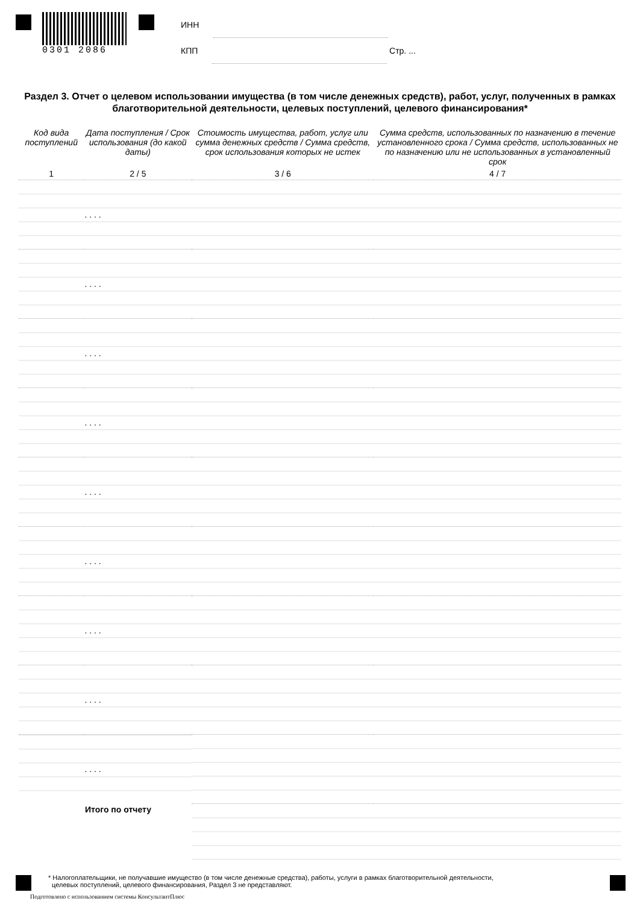0301 2086
ИНН
КПП Стр. ...
Раздел 3. Отчет о целевом использовании имущества (в том числе денежных средств), работ, услуг, полученных в рамках благотворительной деятельности, целевых поступлений, целевого финансирования*
| Код вида поступлений | Дата поступления / Срок использования (до какой даты) | Стоимость имущества, работ, услуг или сумма денежных средств / Сумма средств, срок использования которых не истек | Сумма средств, использованных по назначению в течение установленного срока / Сумма средств, использованных не по назначению или не использованных в установленный срок |
| --- | --- | --- | --- |
| 1 | 2 / 5 | 3 / 6 | 4 / 7 |
| | . . . . | | |
| | . . . . | | |
| | . . . . | | |
| | . . . . | | |
| | . . . . | | |
| | . . . . | | |
| | . . . . | | |
| | . . . . | | |
| | . . . . | | |
| Итого по отчету | | | |
* Налогоплательщики, не получавшие имущество (в том числе денежные средства), работы, услуги в рамках благотворительной деятельности,
целевых поступлений, целевого финансирования, Раздел 3 не представляют.
Подготовлено с использованием системы КонсультантПлюс